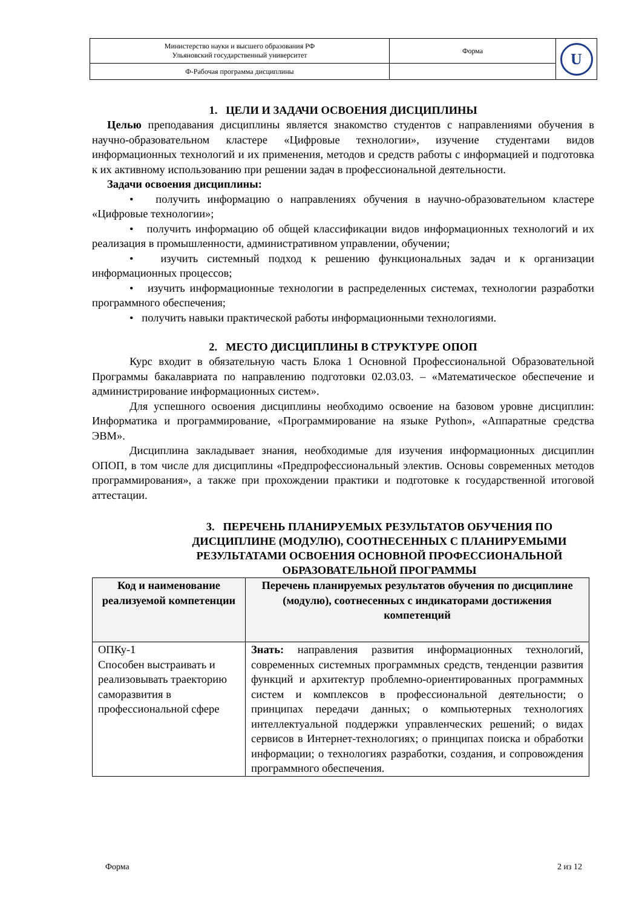| Министерство науки и высшего образования РФ Ульяновский государственный университет | Форма | U |
| Ф-Рабочая программа дисциплины | | |
1. ЦЕЛИ И ЗАДАЧИ ОСВОЕНИЯ ДИСЦИПЛИНЫ
Целью преподавания дисциплины является знакомство студентов с направлениями обучения в научно-образовательном кластере «Цифровые технологии», изучение студентами видов информационных технологий и их применения, методов и средств работы с информацией и подготовка к их активному использованию при решении задач в профессиональной деятельности.
Задачи освоения дисциплины:
• получить информацию о направлениях обучения в научно-образовательном кластере «Цифровые технологии»;
• получить информацию об общей классификации видов информационных технологий и их реализация в промышленности, административном управлении, обучении;
• изучить системный подход к решению функциональных задач и к организации информационных процессов;
• изучить информационные технологии в распределенных системах, технологии разработки программного обеспечения;
• получить навыки практической работы информационными технологиями.
2. МЕСТО ДИСЦИПЛИНЫ В СТРУКТУРЕ ОПОП
Курс входит в обязательную часть Блока 1 Основной Профессиональной Образовательной Программы бакалавриата по направлению подготовки 02.03.03. – «Математическое обеспечение и администрирование информационных систем».
Для успешного освоения дисциплины необходимо освоение на базовом уровне дисциплин: Информатика и программирование, «Программирование на языке Python», «Аппаратные средства ЭВМ».
Дисциплина закладывает знания, необходимые для изучения информационных дисциплин ОПОП, в том числе для дисциплины «Предпрофессиональный электив. Основы современных методов программирования», а также при прохождении практики и подготовке к государственной итоговой аттестации.
3. ПЕРЕЧЕНЬ ПЛАНИРУЕМЫХ РЕЗУЛЬТАТОВ ОБУЧЕНИЯ ПО ДИСЦИПЛИНЕ (МОДУЛЮ), СООТНЕСЕННЫХ С ПЛАНИРУЕМЫМИ РЕЗУЛЬТАТАМИ ОСВОЕНИЯ ОСНОВНОЙ ПРОФЕССИОНАЛЬНОЙ ОБРАЗОВАТЕЛЬНОЙ ПРОГРАММЫ
| Код и наименование реализуемой компетенции | Перечень планируемых результатов обучения по дисциплине (модулю), соотнесенных с индикаторами достижения компетенций |
| --- | --- |
| ОПКу-1 Способен выстраивать и реализовывать траекторию саморазвития в профессиональной сфере | Знать: направления развития информационных технологий, современных системных программных средств, тенденции развития функций и архитектур проблемно-ориентированных программных систем и комплексов в профессиональной деятельности; о принципах передачи данных; о компьютерных технологиях интеллектуальной поддержки управленческих решений; о видах сервисов в Интернет-технологиях; о принципах поиска и обработки информации; о технологиях разработки, создания, и сопровождения программного обеспечения. |
Форма 2 из 12